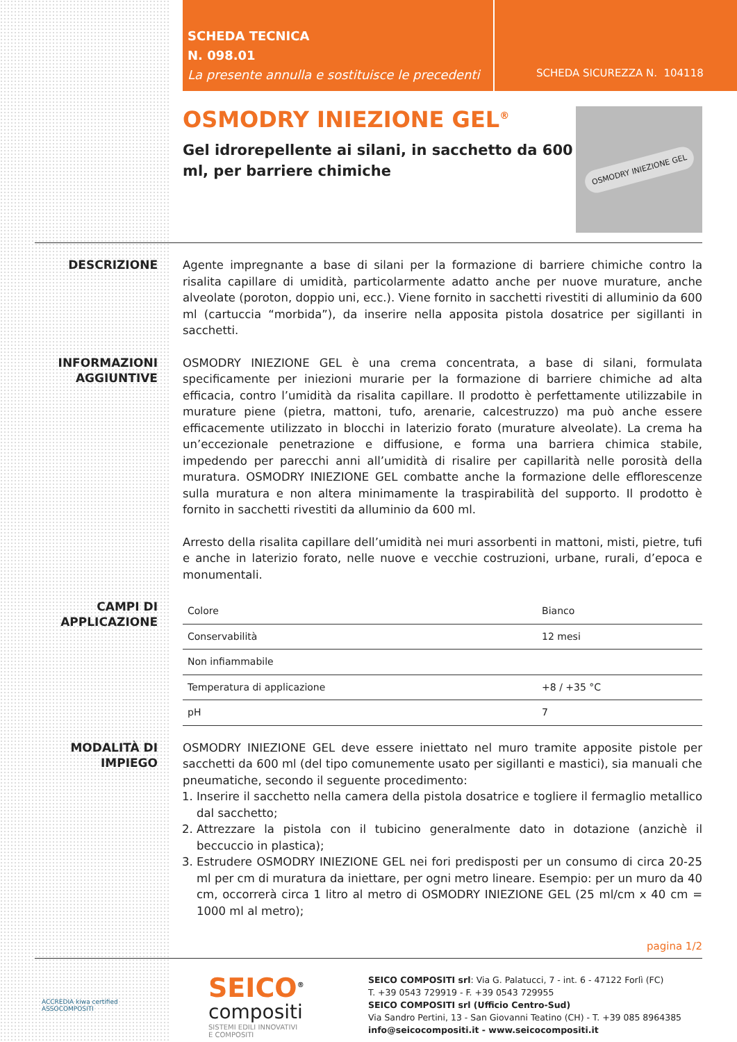SCHEDA TECNICA
N. 098.01
La presente annulla e sostituisce le precedenti
SCHEDA SICUREZZA N. 104118
OSMODRY INIEZIONE GEL<sup>®</sup>
Gel idrorepellente ai silani, in sacchetto da 600 ml, per barriere chimiche
OSMODRY INIEZIONE GEL
DESCRIZIONE
Agente impregnante a base di silani per la formazione di barriere chimiche contro la risalita capillare di umidità, particolarmente adatto anche per nuove murature, anche alveolate (poroton, doppio uni, ecc.). Viene fornito in sacchetti rivestiti di alluminio da 600 ml (cartuccia “morbida”), da inserire nella apposita pistola dosatrice per sigillanti in sacchetti.
INFORMAZIONI
AGGIUNTIVE
OSMODRY INIEZIONE GEL è una crema concentrata, a base di silani, formulata specificamente per iniezioni murarie per la formazione di barriere chimiche ad alta efficacia, contro l’umidità da risalita capillare. Il prodotto è perfettamente utilizzabile in murature piene (pietra, mattoni, tufo, arenarie, calcestruzzo) ma può anche essere efficacemente utilizzato in blocchi in laterizio forato (murature alveolate). La crema ha un’eccezionale penetrazione e diffusione, e forma una barriera chimica stabile, impedendo per parecchi anni all’umidità di risalire per capillarità nelle porosità della muratura. OSMODRY INIEZIONE GEL combatte anche la formazione delle efflorescenze sulla muratura e non altera minimamente la traspirabilità del supporto. Il prodotto è fornito in sacchetti rivestiti da alluminio da 600 ml.
Arresto della risalita capillare dell’umidità nei muri assorbenti in mattoni, misti, pietre, tufi e anche in laterizio forato, nelle nuove e vecchie costruzioni, urbane, rurali, d’epoca e monumentali.
CAMPI DI
APPLICAZIONE
| Colore | Bianco |
| Conservabilità | 12 mesi |
| Non infiammabile | |
| Temperatura di applicazione | +8 / +35 °C |
| pH | 7 |
MODALITÀ DI
IMPIEGO
OSMODRY INIEZIONE GEL deve essere iniettato nel muro tramite apposite pistole per sacchetti da 600 ml (del tipo comunemente usato per sigillanti e mastici), sia manuali che pneumatiche, secondo il seguente procedimento:
1. Inserire il sacchetto nella camera della pistola dosatrice e togliere il fermaglio metallico dal sacchetto;
2. Attrezzare la pistola con il tubicino generalmente dato in dotazione (anzichè il beccuccio in plastica);
3. Estrudere OSMODRY INIEZIONE GEL nei fori predisposti per un consumo di circa 20-25 ml per cm di muratura da iniettare, per ogni metro lineare. Esempio: per un muro da 40 cm, occorrerà circa 1 litro al metro di OSMODRY INIEZIONE GEL (25 ml/cm x 40 cm = 1000 ml al metro);
pagina 1/2
ACCREDIA kiwa certified ASSOCOMPOSITI
SEICO<sup>®</sup>
compositi
SISTEMI EDILI INNOVATIVI
E COMPOSITI
SEICO COMPOSITI srl: Via G. Palatucci, 7 - int. 6 - 47122 Forlì (FC)
T. +39 0543 729919 - F. +39 0543 729955
SEICO COMPOSITI srl (Ufficio Centro-Sud)
Via Sandro Pertini, 13 - San Giovanni Teatino (CH) - T. +39 085 8964385
info@seicocompositi.it - www.seicocompositi.it